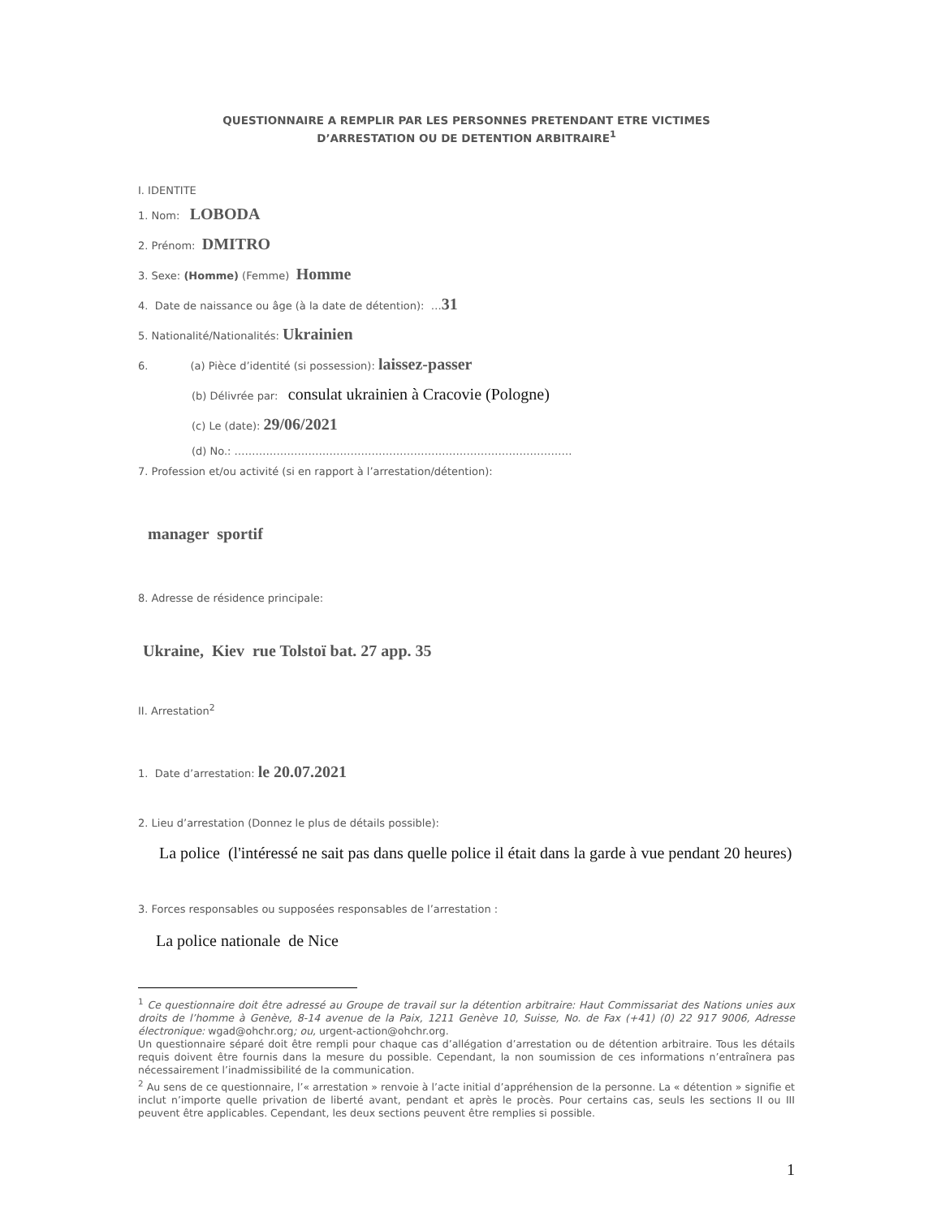QUESTIONNAIRE A REMPLIR PAR LES PERSONNES PRETENDANT ETRE VICTIMES
D’ARRESTATION OU DE DETENTION ARBITRAIRE<sup>1</sup>
I. IDENTITE
1. Nom: LOBODA
2. Prénom: DMITRO
3. Sexe: (Homme) (Femme) Homme
4. Date de naissance ou âge (à la date de détention): …31
5. Nationalité/Nationalités: Ukrainien
6. (a) Pièce d’identité (si possession): laissez-passer
(b) Délivrée par: consulat ukrainien à Cracovie (Pologne)
(c) Le (date): 29/06/2021
(d) No.: ……………………………………………………………………………………
7. Profession et/ou activité (si en rapport à l’arrestation/détention):
manager sportif
8. Adresse de résidence principale:
Ukraine, Kiev rue Tolstoï bat. 27 app. 35
II. Arrestation<sup>2</sup>
1. Date d’arrestation: le 20.07.2021
2. Lieu d’arrestation (Donnez le plus de détails possible):
La police (l'intéressé ne sait pas dans quelle police il était dans la garde à vue pendant 20 heures)
3. Forces responsables ou supposées responsables de l’arrestation :
La police nationale de Nice
<sup>1</sup> Ce questionnaire doit être adressé au Groupe de travail sur la détention arbitraire: Haut Commissariat des Nations unies aux droits de l’homme à Genève, 8-14 avenue de la Paix, 1211 Genève 10, Suisse, No. de Fax (+41) (0) 22 917 9006, Adresse électronique: wgad@ohchr.org; ou, urgent-action@ohchr.org.
Un questionnaire séparé doit être rempli pour chaque cas d’allégation d’arrestation ou de détention arbitraire. Tous les détails requis doivent être fournis dans la mesure du possible. Cependant, la non soumission de ces informations n’entraînera pas nécessairement l’inadmissibilité de la communication.
<sup>2</sup> Au sens de ce questionnaire, l’« arrestation » renvoie à l’acte initial d’appréhension de la personne. La « détention » signifie et inclut n’importe quelle privation de liberté avant, pendant et après le procès. Pour certains cas, seuls les sections II ou III peuvent être applicables. Cependant, les deux sections peuvent être remplies si possible.
1